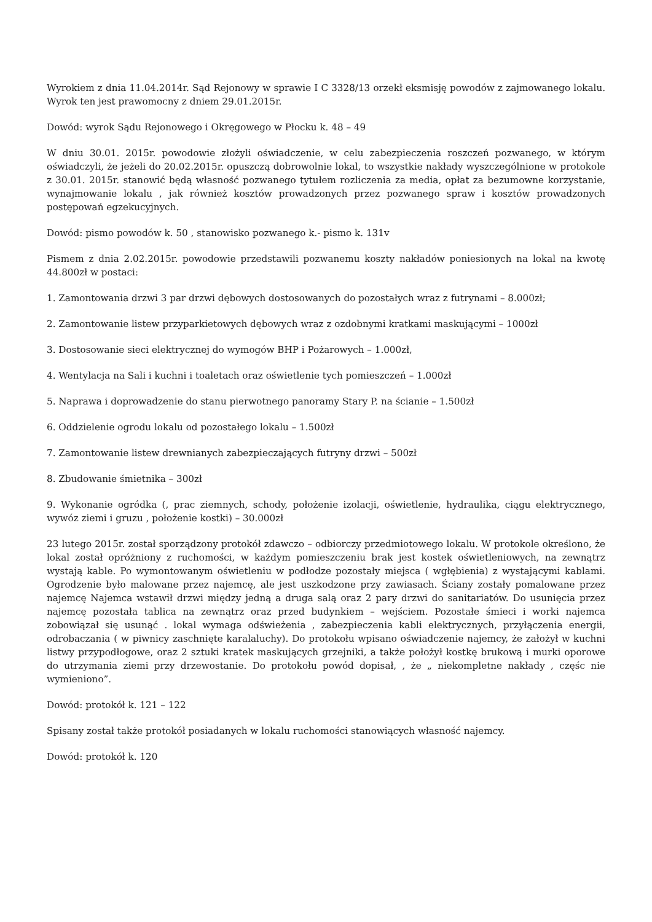Wyrokiem z dnia 11.04.2014r. Sąd Rejonowy w sprawie I C 3328/13 orzekł eksmisję powodów z zajmowanego lokalu. Wyrok ten jest prawomocny z dniem 29.01.2015r.
Dowód: wyrok Sądu Rejonowego i Okręgowego w Płocku k. 48 – 49
W dniu 30.01. 2015r. powodowie złożyli oświadczenie, w celu zabezpieczenia roszczeń pozwanego, w którym oświadczyli, że jeżeli do 20.02.2015r. opuszczą dobrowolnie lokal, to wszystkie nakłady wyszczególnione w protokole z 30.01. 2015r. stanowić będą własność pozwanego tytułem rozliczenia za media, opłat za bezumowne korzystanie, wynajmowanie lokalu , jak również kosztów prowadzonych przez pozwanego spraw i kosztów prowadzonych postępowań egzekucyjnych.
Dowód: pismo powodów k. 50 , stanowisko pozwanego k.- pismo k. 131v
Pismem z dnia 2.02.2015r. powodowie przedstawili pozwanemu koszty nakładów poniesionych na lokal na kwotę 44.800zł w postaci:
1. Zamontowania drzwi 3 par drzwi dębowych dostosowanych do pozostałych wraz z futrynami – 8.000zł;
2. Zamontowanie listew przyparkietowych dębowych wraz z ozdobnymi kratkami maskującymi – 1000zł
3. Dostosowanie sieci elektrycznej do wymogów BHP i Pożarowych – 1.000zł,
4. Wentylacja na Sali i kuchni i toaletach oraz oświetlenie tych pomieszczeń – 1.000zł
5. Naprawa i doprowadzenie do stanu pierwotnego panoramy Stary P. na ścianie – 1.500zł
6. Oddzielenie ogrodu lokalu od pozostałego lokalu – 1.500zł
7. Zamontowanie listew drewnianych zabezpieczających futryny drzwi – 500zł
8. Zbudowanie śmietnika – 300zł
9. Wykonanie ogródka (, prac ziemnych, schody, położenie izolacji, oświetlenie, hydraulika, ciągu elektrycznego, wywóz ziemi i gruzu , położenie kostki) – 30.000zł
23 lutego 2015r. został sporządzony protokół zdawczo – odbiorczy przedmiotowego lokalu. W protokole określono, że lokal został opróżniony z ruchomości, w każdym pomieszczeniu brak jest kostek oświetleniowych, na zewnątrz wystają kable. Po wymontowanym oświetleniu w podłodze pozostały miejsca ( wgłębienia) z wystającymi kablami. Ogrodzenie było malowane przez najemcę, ale jest uszkodzone przy zawiasach. Ściany zostały pomalowane przez najemcę Najemca wstawił drzwi między jedną a druga salą oraz 2 pary drzwi do sanitariatów. Do usunięcia przez najemcę pozostała tablica na zewnątrz oraz przed budynkiem – wejściem. Pozostałe śmieci i worki najemca zobowiązał się usunąć . lokal wymaga odświeżenia , zabezpieczenia kabli elektrycznych, przyłączenia energii, odrobaczania ( w piwnicy zaschnięte karalaluchy). Do protokołu wpisano oświadczenie najemcy, że założył w kuchni listwy przypodłogowe, oraz 2 sztuki kratek maskujących grzejniki, a także położył kostkę brukową i murki oporowe do utrzymania ziemi przy drzewostanie. Do protokołu powód dopisał, , że „ niekompletne nakłady , częśc nie wymieniono”.
Dowód: protokół k. 121 – 122
Spisany został także protokół posiadanych w lokalu ruchomości stanowiących własność najemcy.
Dowód: protokół k. 120